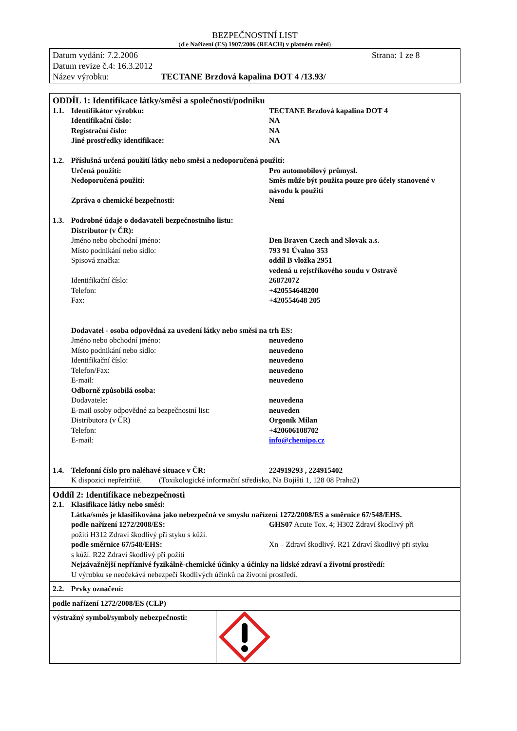BEZPEČNOSTNÍ LIST
(dle Nařízení (ES) 1907/2006 (REACH) v platném znění)
Datum vydání: 7.2.2006 Strana: 1 ze 8
Datum revize č.4: 16.3.2012
Název výrobku: TECTANE Brzdová kapalina DOT 4 /13.93/
ODDÍL 1: Identifikace látky/směsi a společnosti/podniku
1.1. Identifikátor výrobku: TECTANE Brzdová kapalina DOT 4
Identifikační číslo: NA
Registrační číslo: NA
Jiné prostředky identifikace: NA
1.2. Příslušná určená použití látky nebo směsi a nedoporučená použití:
Určená použití: Pro automobilový průmysl.
Nedoporučená použití: Směs může být použita pouze pro účely stanovené v návodu k použití
Zpráva o chemické bezpečnosti: Není
1.3. Podrobné údaje o dodavateli bezpečnostního listu:
Distributor (v ČR):
Jméno nebo obchodní jméno: Den Braven Czech and Slovak a.s.
Místo podnikání nebo sídlo: 793 91 Úvalno 353
Spisová značka: oddíl B vložka 2951
vedená u rejstříkového soudu v Ostravě
Identifikační číslo: 26872072
Telefon: +420554648200
Fax: +420554648 205
Dodavatel - osoba odpovědná za uvedení látky nebo směsi na trh ES:
Jméno nebo obchodní jméno: neuvedeno
Místo podnikání nebo sídlo: neuvedeno
Identifikační číslo: neuvedeno
Telefon/Fax: neuvedeno
E-mail: neuvedeno
Odborně způsobilá osoba:
Dodavatele: neuvedena
E-mail osoby odpovědné za bezpečnostní list: neuveden
Distributora (v ČR) Orgoník Milan
Telefon: +420606108702
E-mail: info@chemipo.cz
1.4. Telefonní číslo pro naléhavé situace v ČR: 224919293 , 224915402
K dispozici nepřetržitě. (Toxikologické informační středisko, Na Bojišti 1, 128 08 Praha2)
Oddíl 2: Identifikace nebezpečnosti
2.1. Klasifikace látky nebo směsi:
Látka/směs je klasifikována jako nebezpečná ve smyslu nařízení 1272/2008/ES a směrnice 67/548/EHS.
podle nařízení 1272/2008/ES: GHS07 Acute Tox. 4; H302 Zdraví škodlivý při
požití H312 Zdraví škodlivý při styku s kůží.
podle směrnice 67/548/EHS: Xn – Zdraví škodlivý. R21 Zdraví škodlivý při styku
s kůží. R22 Zdraví škodlivý při požití
Nejzávažnější nepříznivé fyzikálně-chemické účinky a účinky na lidské zdraví a životní prostředí:
U výrobku se neočekává nebezpečí škodlivých účinků na životní prostředí.
2.2. Prvky označení:
podle nařízení 1272/2008/ES (CLP)
výstražný symbol/symboly nebezpečnosti: